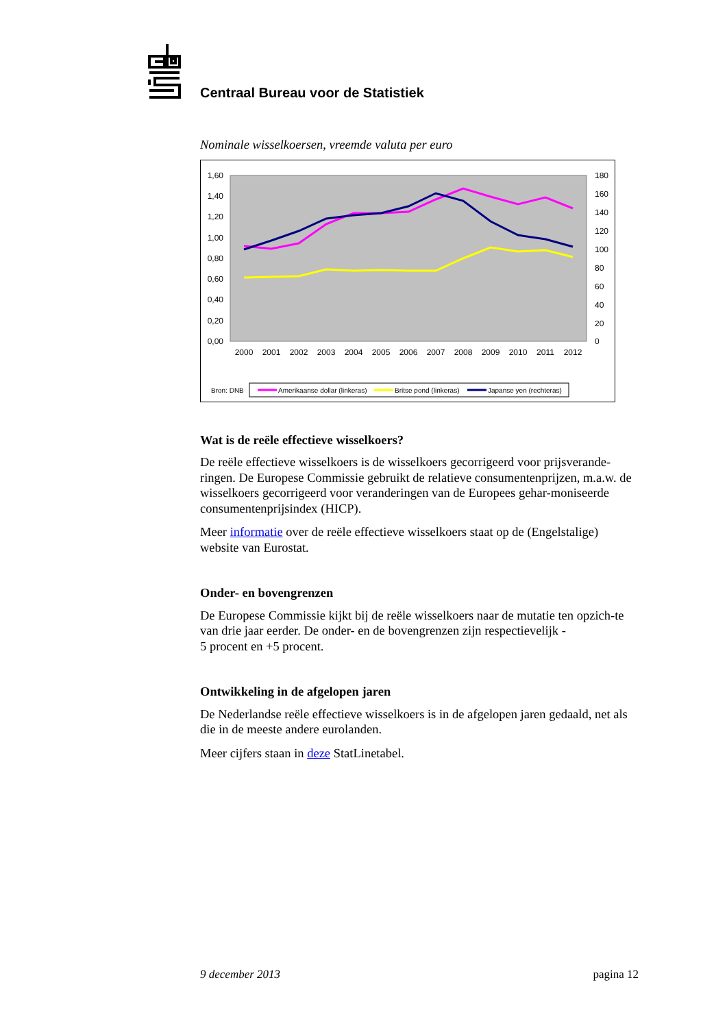Centraal Bureau voor de Statistiek
Nominale wisselkoersen, vreemde valuta per euro
1,60
1,40
1,20
1,00
0,80
0,60
0,40
0,20
0,00
180
160
140
120
100
80
60
40
20
0
2000
2001
2002
2003
2004
2005
2006
2007
2008
2009
2010
2011
2012
Bron: DNB
Amerikaanse dollar (linkeras)
Britse pond (linkeras)
Japanse yen (rechteras)
Wat is de reële effectieve wisselkoers?
De reële effectieve wisselkoers is de wisselkoers gecorrigeerd voor prijsverande-ringen. De Europese Commissie gebruikt de relatieve consumentenprijzen, m.a.w. de wisselkoers gecorrigeerd voor veranderingen van de Europees gehar-moniseerde consumentenprijsindex (HICP).
Meer informatie over de reële effectieve wisselkoers staat op de (Engelstalige) website van Eurostat.
Onder- en bovengrenzen
De Europese Commissie kijkt bij de reële wisselkoers naar de mutatie ten opzich-te van drie jaar eerder. De onder- en de bovengrenzen zijn respectievelijk -
5 procent en +5 procent.
Ontwikkeling in de afgelopen jaren
De Nederlandse reële effectieve wisselkoers is in de afgelopen jaren gedaald, net als die in de meeste andere eurolanden.
Meer cijfers staan in deze StatLinetabel.
9 december 2013 pagina 12